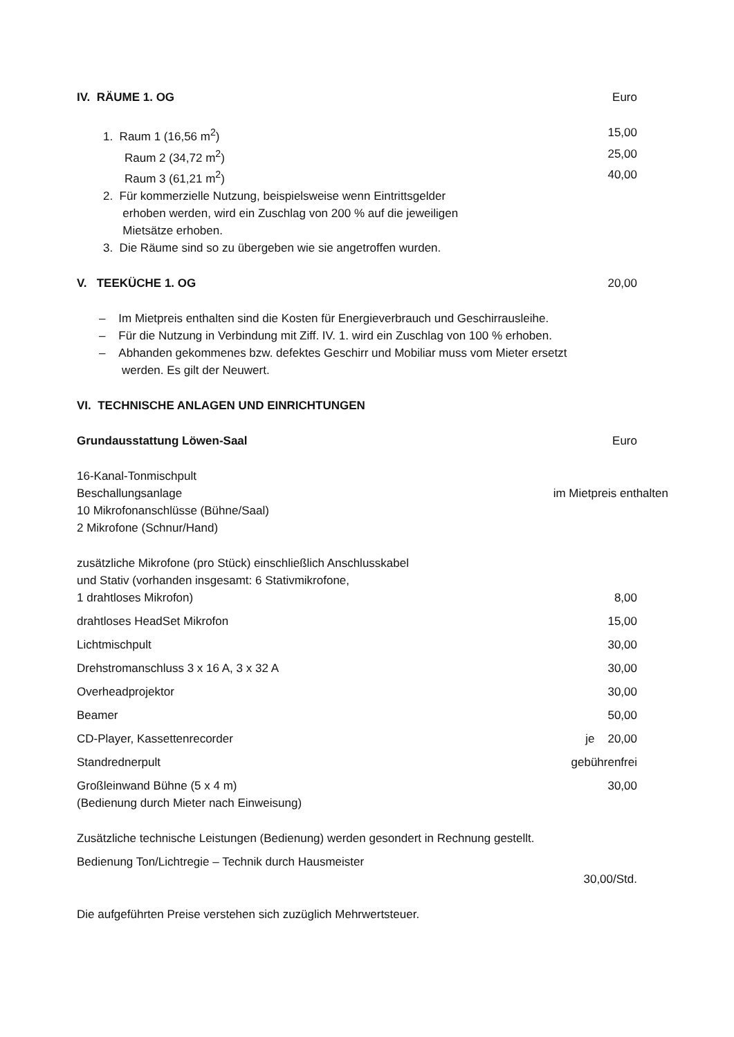| IV. RÄUME 1. OG | Euro |
| 1. Raum 1 (16,56 m<sup>2</sup>) | 15,00 |
| Raum 2 (34,72 m<sup>2</sup>) | 25,00 |
| Raum 3 (61,21 m<sup>2</sup>) | 40,00 |
| 2. Für kommerzielle Nutzung, beispielsweise wenn Eintrittsgelder erhoben werden, wird ein Zuschlag von 200 % auf die jeweiligen Mietsätze erhoben. | |
| 3. Die Räume sind so zu übergeben wie sie angetroffen wurden. | |
| V. TEEKÜCHE 1. OG | 20,00 |
| – Im Mietpreis enthalten sind die Kosten für Energieverbrauch und Geschirrausleihe. – Für die Nutzung in Verbindung mit Ziff. IV. 1. wird ein Zuschlag von 100 % erhoben. – Abhanden gekommenes bzw. defektes Geschirr und Mobiliar muss vom Mieter ersetzt werden. Es gilt der Neuwert. | |
| VI. TECHNISCHE ANLAGEN UND EINRICHTUNGEN | |
| Grundausstattung Löwen-Saal | Euro |
| 16-Kanal-Tonmischpult Beschallungsanlage 10 Mikrofonanschlüsse (Bühne/Saal) 2 Mikrofone (Schnur/Hand) | im Mietpreis enthalten |
| zusätzliche Mikrofone (pro Stück) einschließlich Anschlusskabel und Stativ (vorhanden insgesamt: 6 Stativmikrofone, 1 drahtloses Mikrofon) | 8,00 |
| drahtloses HeadSet Mikrofon | 15,00 |
| Lichtmischpult | 30,00 |
| Drehstromanschluss 3 x 16 A, 3 x 32 A | 30,00 |
| Overheadprojektor | 30,00 |
| Beamer | 50,00 |
| CD-Player, Kassettenrecorder | je 20,00 |
| Standrednerpult | gebührenfrei |
| Großleinwand Bühne (5 x 4 m) (Bedienung durch Mieter nach Einweisung) | 30,00 |
| Zusätzliche technische Leistungen (Bedienung) werden gesondert in Rechnung gestellt. | |
| Bedienung Ton/Lichtregie – Technik durch Hausmeister | |
| | 30,00/Std. |
| Die aufgeführten Preise verstehen sich zuzüglich Mehrwertsteuer. | |